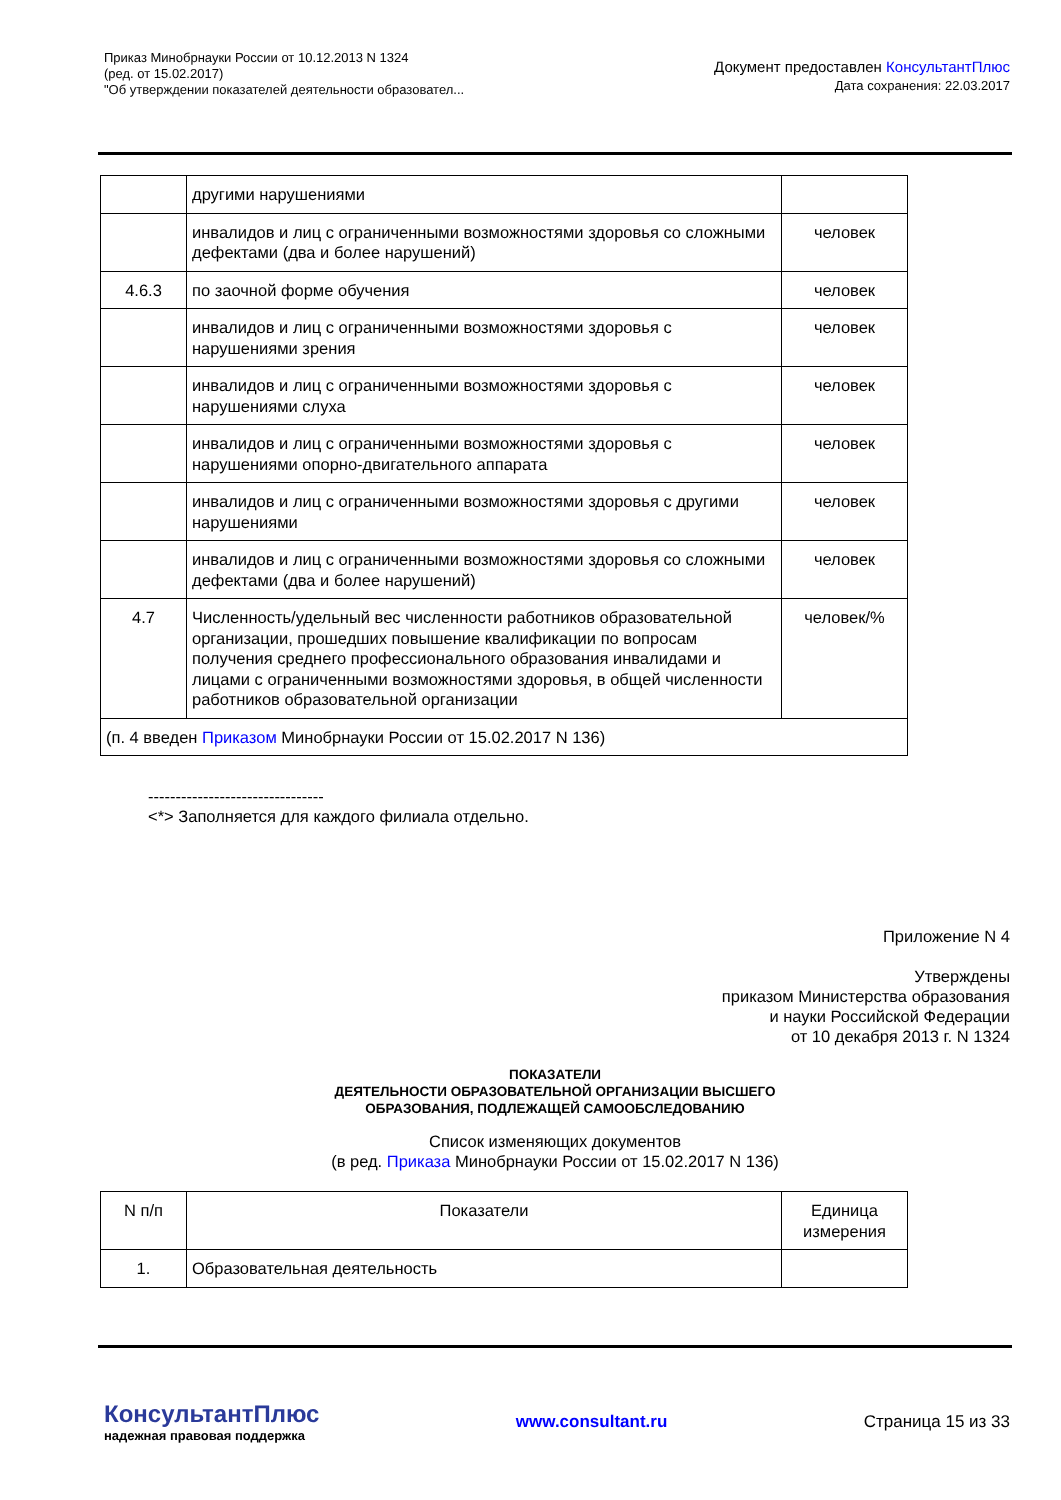Приказ Минобрнауки России от 10.12.2013 N 1324
(ред. от 15.02.2017)
"Об утверждении показателей деятельности образовател...
Документ предоставлен КонсультантПлюс
Дата сохранения: 22.03.2017
| | другими нарушениями | |
| | инвалидов и лиц с ограниченными возможностями здоровья со сложными дефектами (два и более нарушений) | человек |
| 4.6.3 | по заочной форме обучения | человек |
| | инвалидов и лиц с ограниченными возможностями здоровья с нарушениями зрения | человек |
| | инвалидов и лиц с ограниченными возможностями здоровья с нарушениями слуха | человек |
| | инвалидов и лиц с ограниченными возможностями здоровья с нарушениями опорно-двигательного аппарата | человек |
| | инвалидов и лиц с ограниченными возможностями здоровья с другими нарушениями | человек |
| | инвалидов и лиц с ограниченными возможностями здоровья со сложными дефектами (два и более нарушений) | человек |
| 4.7 | Численность/удельный вес численности работников образовательной организации, прошедших повышение квалификации по вопросам получения среднего профессионального образования инвалидами и лицами с ограниченными возможностями здоровья, в общей численности работников образовательной организации | человек/% |
| (п. 4 введен Приказом Минобрнауки России от 15.02.2017 N 136) | | |
--------------------------------
<*> Заполняется для каждого филиала отдельно.
Приложение N 4
Утверждены
приказом Министерства образования
и науки Российской Федерации
от 10 декабря 2013 г. N 1324
ПОКАЗАТЕЛИ
ДЕЯТЕЛЬНОСТИ ОБРАЗОВАТЕЛЬНОЙ ОРГАНИЗАЦИИ ВЫСШЕГО
ОБРАЗОВАНИЯ, ПОДЛЕЖАЩЕЙ САМООБСЛЕДОВАНИЮ
Список изменяющих документов
(в ред. Приказа Минобрнауки России от 15.02.2017 N 136)
| N п/п | Показатели | Единица измерения |
| 1. | Образовательная деятельность | |
КонсультантПлюс
надежная правовая поддержка
www.consultant.ru Страница 15 из 33